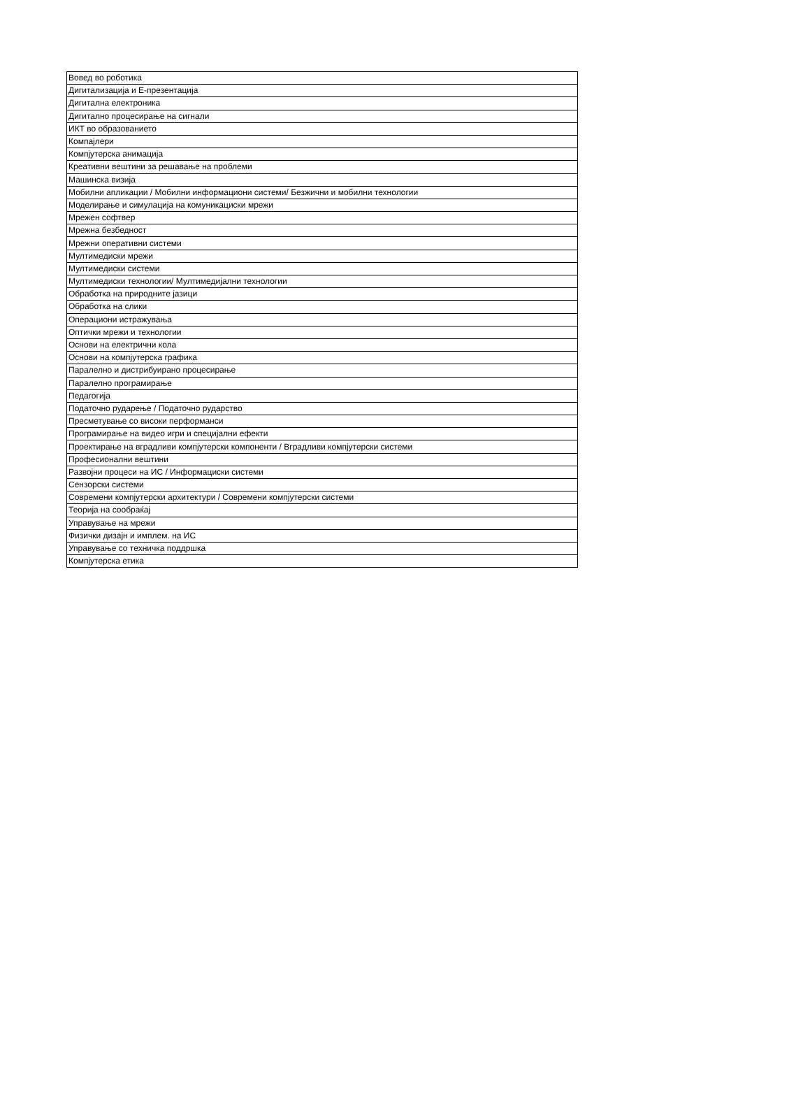| Вовед во роботика |
| Дигитализација и Е-презентација |
| Дигитална електроника |
| Дигитално процесирање на сигнали |
| ИКТ во образованието |
| Компајлери |
| Компјутерска анимација |
| Креативни вештини за решавање на проблеми |
| Машинска визија |
| Мобилни апликации / Мобилни информациони системи/ Безжични и мобилни технологии |
| Моделирање и симулација на комуникациски мрежи |
| Мрежен софтвер |
| Мрежна безбедност |
| Мрежни оперативни системи |
| Мултимедиски мрежи |
| Мултимедиски системи |
| Мултимедиски технологии/ Мултимедијални технологии |
| Обработка на природните јазици |
| Обработка на слики |
| Операциони истражувања |
| Оптички мрежи и технологии |
| Основи на електрични кола |
| Основи на компјутерска графика |
| Паралелно и дистрибуирано процесирање |
| Паралелно програмирање |
| Педагогија |
| Податочно рударење / Податочно рударство |
| Пресметување со високи перформанси |
| Програмирање на видео игри и специјални ефекти |
| Проектирање на вградливи компјутерски компоненти / Вградливи компјутерски системи |
| Професионални вештини |
| Развојни процеси на ИС / Информациски системи |
| Сензорски системи |
| Современи компјутерски архитектури / Современи компјутерски системи |
| Теорија на сообраќај |
| Управување на мрежи |
| Физички дизајн и имплем. на ИС |
| Управување со техничка поддршка |
| Компјутерска етика |